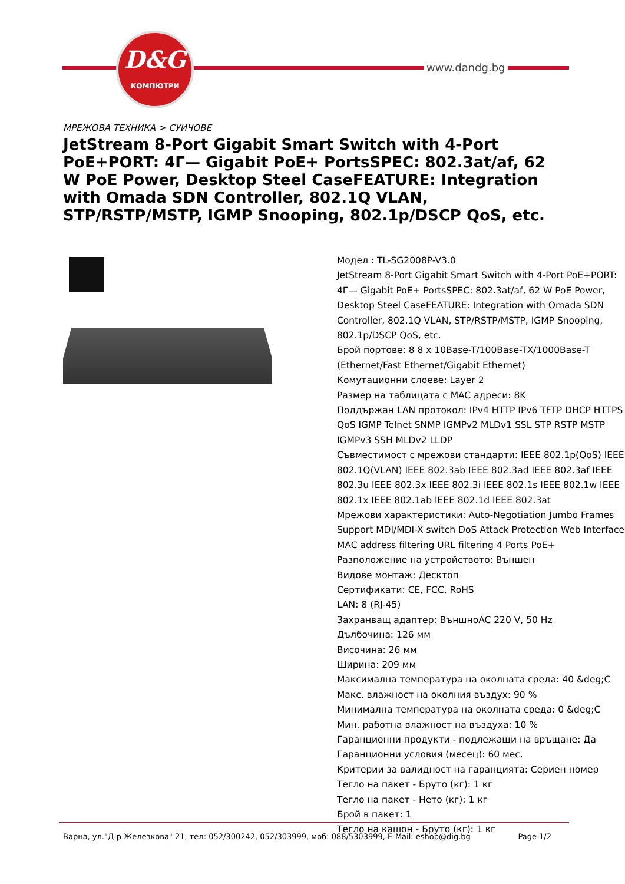D&G
КОМПЮТРИ
www.dandg.bg
МРЕЖОВА ТЕХНИКА > СУИЧОВЕ
JetStream 8-Port Gigabit Smart Switch with 4-Port PoE+PORT: 4Г— Gigabit PoE+ PortsSPEC: 802.3at/af, 62 W PoE Power, Desktop Steel CaseFEATURE: Integration with Omada SDN Controller, 802.1Q VLAN, STP/RSTP/MSTP, IGMP Snooping, 802.1p/DSCP QoS, etc.
Модел : TL-SG2008P-V3.0
JetStream 8-Port Gigabit Smart Switch with 4-Port PoE+PORT: 4Г— Gigabit PoE+ PortsSPEC: 802.3at/af, 62 W PoE Power, Desktop Steel CaseFEATURE: Integration with Omada SDN Controller, 802.1Q VLAN, STP/RSTP/MSTP, IGMP Snooping, 802.1p/DSCP QoS, etc.
Брой портове: 8 8 x 10Base-T/100Base-TX/1000Base-T (Ethernet/Fast Ethernet/Gigabit Ethernet)
Комутационни слоеве: Layer 2
Размер на таблицата с MAC адреси: 8K
Поддържан LAN протокол: IPv4 HTTP IPv6 TFTP DHCP HTTPS QoS IGMP Telnet SNMP IGMPv2 MLDv1 SSL STP RSTP MSTP IGMPv3 SSH MLDv2 LLDP
Съвместимост с мрежови стандарти: IEEE 802.1p(QoS) IEEE 802.1Q(VLAN) IEEE 802.3ab IEEE 802.3ad IEEE 802.3af IEEE 802.3u IEEE 802.3x IEEE 802.3i IEEE 802.1s IEEE 802.1w IEEE 802.1x IEEE 802.1ab IEEE 802.1d IEEE 802.3at
Мрежови характеристики: Auto-Negotiation Jumbo Frames Support MDI/MDI-X switch DoS Attack Protection Web Interface MAC address filtering URL filtering 4 Ports PoE+
Разположение на устройството: Външен
Видове монтаж: Десктоп
Сертификати: CE, FCC, RoHS
LAN: 8 (RJ-45)
Захранващ адаптер: ВъншноAC 220 V, 50 Hz
Дълбочина: 126 мм
Височина: 26 мм
Ширина: 209 мм
Максимална температура на околната среда: 40 &deg;C
Макс. влажност на околния въздух: 90 %
Минимална температура на околната среда: 0 &deg;C
Мин. работна влажност на въздуха: 10 %
Гаранционни продукти - подлежащи на връщане: Да
Гаранционни условия (месец): 60 мес.
Критерии за валидност на гаранцията: Сериен номер
Тегло на пакет - Бруто (кг): 1 кг
Тегло на пакет - Нето (кг): 1 кг
Брой в пакет: 1
Тегло на кашон - Бруто (кг): 1 кг
Варна, ул."Д-р Железкова" 21, тел: 052/300242, 052/303999, моб: 088/5303999, E-Mail: eshop@dig.bg Page 1/2